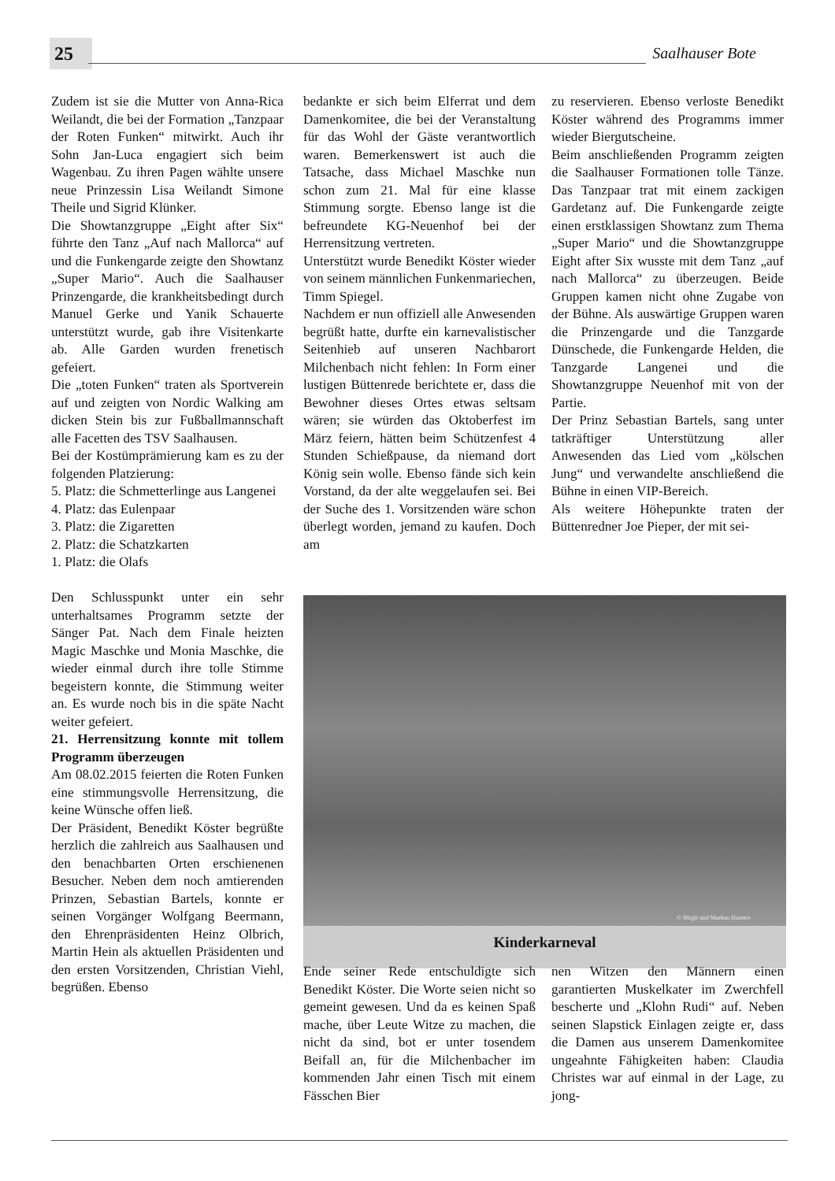25 Saalhauser Bote
Zudem ist sie die Mutter von Anna-Rica Weilandt, die bei der Formation „Tanzpaar der Roten Funken“ mitwirkt. Auch ihr Sohn Jan-Luca engagiert sich beim Wagenbau. Zu ihren Pagen wählte unsere neue Prinzessin Lisa Weilandt Simone Theile und Sigrid Klünker.
Die Showtanzgruppe „Eight after Six“ führte den Tanz „Auf nach Mallorca“ auf und die Funkengarde zeigte den Showtanz „Super Mario“. Auch die Saalhauser Prinzengarde, die krankheitsbedingt durch Manuel Gerke und Yanik Schauerte unterstützt wurde, gab ihre Visitenkarte ab. Alle Garden wurden frenetisch gefeiert.
Die „toten Funken“ traten als Sportverein auf und zeigten von Nordic Walking am dicken Stein bis zur Fußballmannschaft alle Facetten des TSV Saalhausen.
Bei der Kostümprämierung kam es zu der folgenden Platzierung:
5. Platz: die Schmetterlinge aus Langenei
4. Platz: das Eulenpaar
3. Platz: die Zigaretten
2. Platz: die Schatzkarten
1. Platz: die Olafs
Den Schlusspunkt unter ein sehr unterhaltsames Programm setzte der Sänger Pat. Nach dem Finale heizten Magic Maschke und Monia Maschke, die wieder einmal durch ihre tolle Stimme begeistern konnte, die Stimmung weiter an. Es wurde noch bis in die späte Nacht weiter gefeiert.
21. Herrensitzung konnte mit tollem Programm überzeugen
Am 08.02.2015 feierten die Roten Funken eine stimmungsvolle Herrensitzung, die keine Wünsche offen ließ.
Der Präsident, Benedikt Köster begrüßte herzlich die zahlreich aus Saalhausen und den benachbarten Orten erschienenen Besucher. Neben dem noch amtierenden Prinzen, Sebastian Bartels, konnte er seinen Vorgänger Wolfgang Beermann, den Ehrenpräsidenten Heinz Olbrich, Martin Hein als aktuellen Präsidenten und den ersten Vorsitzenden, Christian Viehl, begrüßen. Ebenso
bedankte er sich beim Elferrat und dem Damenkomitee, die bei der Veranstaltung für das Wohl der Gäste verantwortlich waren. Bemerkenswert ist auch die Tatsache, dass Michael Maschke nun schon zum 21. Mal für eine klasse Stimmung sorgte. Ebenso lange ist die befreundete KG-Neuenhof bei der Herrensitzung vertreten.
Unterstützt wurde Benedikt Köster wieder von seinem männlichen Funkenmariechen, Timm Spiegel.
Nachdem er nun offiziell alle Anwesenden begrüßt hatte, durfte ein karnevalistischer Seitenhieb auf unseren Nachbarort Milchenbach nicht fehlen: In Form einer lustigen Büttenrede berichtete er, dass die Bewohner dieses Ortes etwas seltsam wären; sie würden das Oktoberfest im März feiern, hätten beim Schützenfest 4 Stunden Schießpause, da niemand dort König sein wolle. Ebenso fände sich kein Vorstand, da der alte weggelaufen sei. Bei der Suche des 1. Vorsitzenden wäre schon überlegt worden, jemand zu kaufen. Doch am
zu reservieren. Ebenso verloste Benedikt Köster während des Programms immer wieder Biergutscheine.
Beim anschließenden Programm zeigten die Saalhauser Formationen tolle Tänze. Das Tanzpaar trat mit einem zackigen Gardetanz auf. Die Funkengarde zeigte einen erstklassigen Showtanz zum Thema „Super Mario“ und die Showtanzgruppe Eight after Six wusste mit dem Tanz „auf nach Mallorca“ zu überzeugen. Beide Gruppen kamen nicht ohne Zugabe von der Bühne. Als auswärtige Gruppen waren die Prinzengarde und die Tanzgarde Dünschede, die Funkengarde Helden, die Tanzgarde Langenei und die Showtanzgruppe Neuenhof mit von der Partie.
Der Prinz Sebastian Bartels, sang unter tatkräftiger Unterstützung aller Anwesenden das Lied vom „kölschen Jung“ und verwandelte anschließend die Bühne in einen VIP-Bereich.
Als weitere Höhepunkte traten der Büttenredner Joe Pieper, der mit sei-
© Birgit und Markus Hamers
Kinderkarneval
Ende seiner Rede entschuldigte sich Benedikt Köster. Die Worte seien nicht so gemeint gewesen. Und da es keinen Spaß mache, über Leute Witze zu machen, die nicht da sind, bot er unter tosendem Beifall an, für die Milchenbacher im kommenden Jahr einen Tisch mit einem Fässchen Bier
nen Witzen den Männern einen garantierten Muskelkater im Zwerchfell bescherte und „Klohn Rudi“ auf. Neben seinen Slapstick Einlagen zeigte er, dass die Damen aus unserem Damenkomitee ungeahnte Fähigkeiten haben: Claudia Christes war auf einmal in der Lage, zu jong-